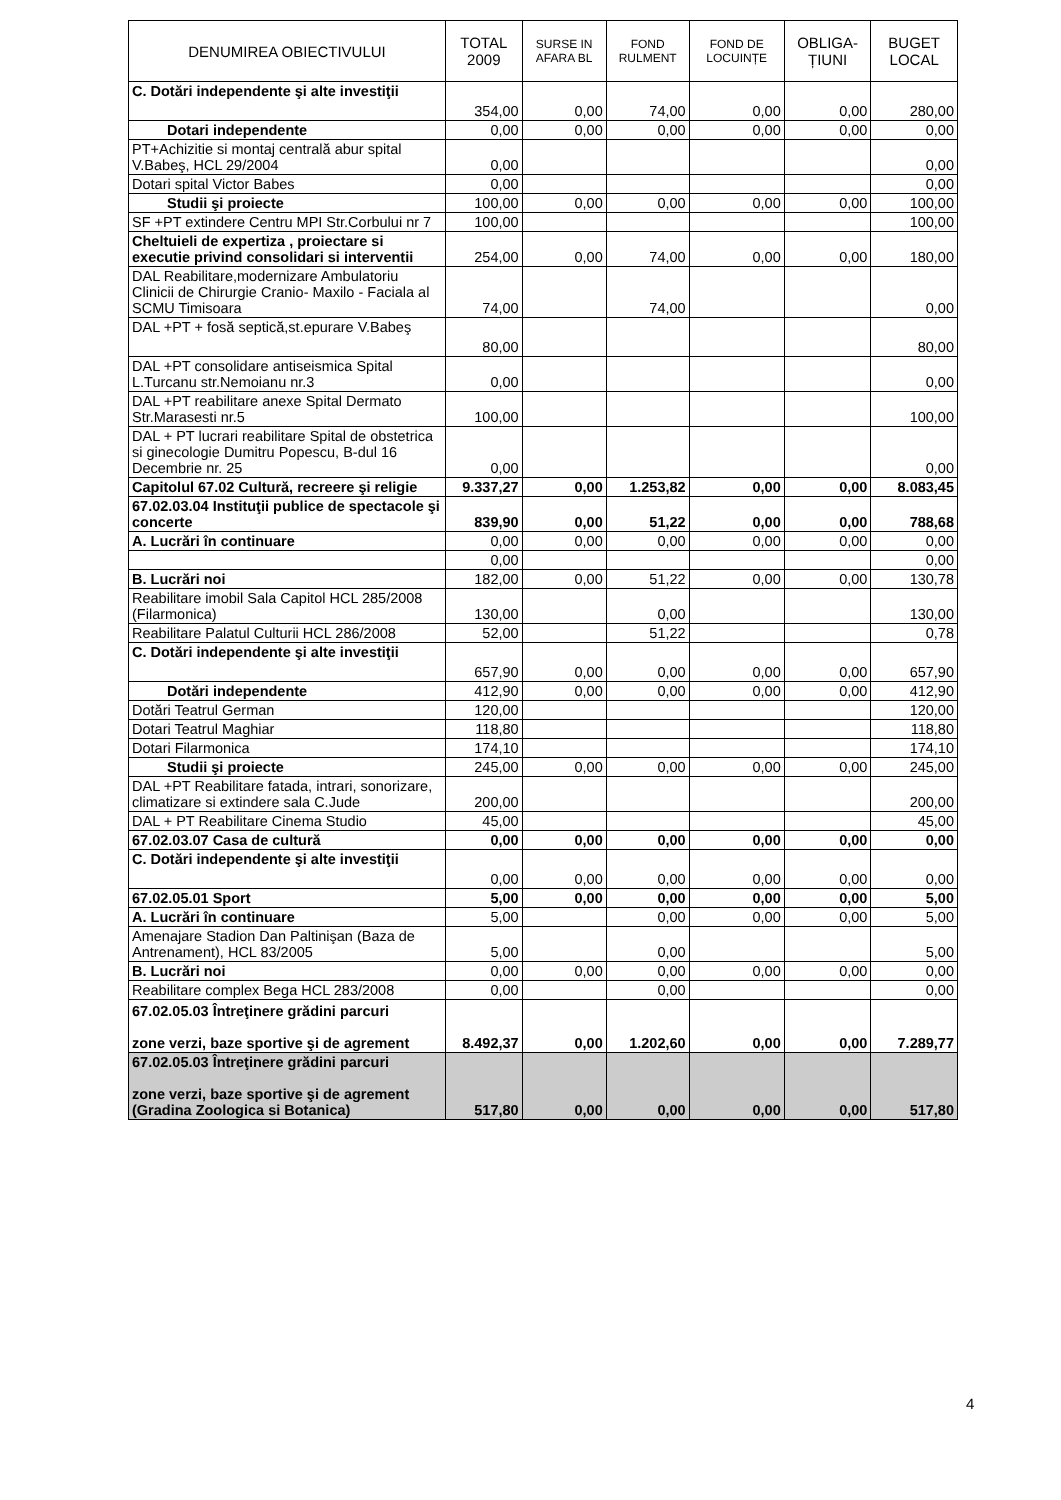| DENUMIREA OBIECTIVULUI | TOTAL 2009 | SURSE IN AFARA BL | FOND RULMENT | FOND DE LOCUINȚE | OBLIGA-ȚIUNI | BUGET LOCAL |
| --- | --- | --- | --- | --- | --- | --- |
| C. Dotări independente şi alte investiţii | 354,00 | 0,00 | 74,00 | 0,00 | 0,00 | 280,00 |
| Dotari independente | 0,00 | 0,00 | 0,00 | 0,00 | 0,00 | 0,00 |
| PT+Achizitie si montaj centrală abur spital V.Babeş, HCL 29/2004 | 0,00 | | | | | 0,00 |
| Dotari spital Victor Babes | 0,00 | | | | | 0,00 |
| Studii şi proiecte | 100,00 | 0,00 | 0,00 | 0,00 | 0,00 | 100,00 |
| SF +PT extindere Centru MPI Str.Corbului nr 7 | 100,00 | | | | | 100,00 |
| Cheltuieli de expertiza , proiectare si executie privind consolidari si interventii | 254,00 | 0,00 | 74,00 | 0,00 | 0,00 | 180,00 |
| DAL Reabilitare,modernizare Ambulatoriu Clinicii de Chirurgie Cranio- Maxilo - Faciala al SCMU Timisoara | 74,00 | | 74,00 | | | 0,00 |
| DAL +PT + fosă septică,st.epurare V.Babeş | 80,00 | | | | | 80,00 |
| DAL +PT consolidare antiseismica Spital L.Turcanu str.Nemoianu nr.3 | 0,00 | | | | | 0,00 |
| DAL +PT reabilitare anexe Spital Dermato Str.Marasesti nr.5 | 100,00 | | | | | 100,00 |
| DAL + PT lucrari reabilitare Spital de obstetrica si ginecologie Dumitru Popescu, B-dul 16 Decembrie nr. 25 | 0,00 | | | | | 0,00 |
| Capitolul 67.02 Cultură, recreere şi religie | 9.337,27 | 0,00 | 1.253,82 | 0,00 | 0,00 | 8.083,45 |
| 67.02.03.04 Instituţii publice de spectacole şi concerte | 839,90 | 0,00 | 51,22 | 0,00 | 0,00 | 788,68 |
| A. Lucrări în continuare | 0,00 | 0,00 | 0,00 | 0,00 | 0,00 | 0,00 |
| | 0,00 | | | | | 0,00 |
| B. Lucrări noi | 182,00 | 0,00 | 51,22 | 0,00 | 0,00 | 130,78 |
| Reabilitare imobil Sala Capitol HCL 285/2008 (Filarmonica) | 130,00 | | 0,00 | | | 130,00 |
| Reabilitare Palatul Culturii HCL 286/2008 | 52,00 | | 51,22 | | | 0,78 |
| C. Dotări independente şi alte investiţii | 657,90 | 0,00 | 0,00 | 0,00 | 0,00 | 657,90 |
| Dotări independente | 412,90 | 0,00 | 0,00 | 0,00 | 0,00 | 412,90 |
| Dotări Teatrul German | 120,00 | | | | | 120,00 |
| Dotari Teatrul Maghiar | 118,80 | | | | | 118,80 |
| Dotari Filarmonica | 174,10 | | | | | 174,10 |
| Studii şi proiecte | 245,00 | 0,00 | 0,00 | 0,00 | 0,00 | 245,00 |
| DAL +PT Reabilitare fatada, intrari, sonorizare, climatizare si extindere sala C.Jude | 200,00 | | | | | 200,00 |
| DAL + PT Reabilitare Cinema Studio | 45,00 | | | | | 45,00 |
| 67.02.03.07 Casa de cultură | 0,00 | 0,00 | 0,00 | 0,00 | 0,00 | 0,00 |
| C. Dotări independente şi alte investiţii | 0,00 | 0,00 | 0,00 | 0,00 | 0,00 | 0,00 |
| 67.02.05.01 Sport | 5,00 | 0,00 | 0,00 | 0,00 | 0,00 | 5,00 |
| A. Lucrări în continuare | 5,00 | | 0,00 | 0,00 | 0,00 | 5,00 |
| Amenajare Stadion Dan Paltinişan (Baza de Antrenament), HCL 83/2005 | 5,00 | | 0,00 | | | 5,00 |
| B. Lucrări noi | 0,00 | 0,00 | 0,00 | 0,00 | 0,00 | 0,00 |
| Reabilitare complex Bega HCL 283/2008 | 0,00 | | 0,00 | | | 0,00 |
| 67.02.05.03 Întreţinere grădini parcuri zone verzi, baze sportive şi de agrement | 8.492,37 | 0,00 | 1.202,60 | 0,00 | 0,00 | 7.289,77 |
| 67.02.05.03 Întreţinere grădini parcuri zone verzi, baze sportive şi de agrement (Gradina Zoologica si Botanica) | 517,80 | 0,00 | 0,00 | 0,00 | 0,00 | 517,80 |
4